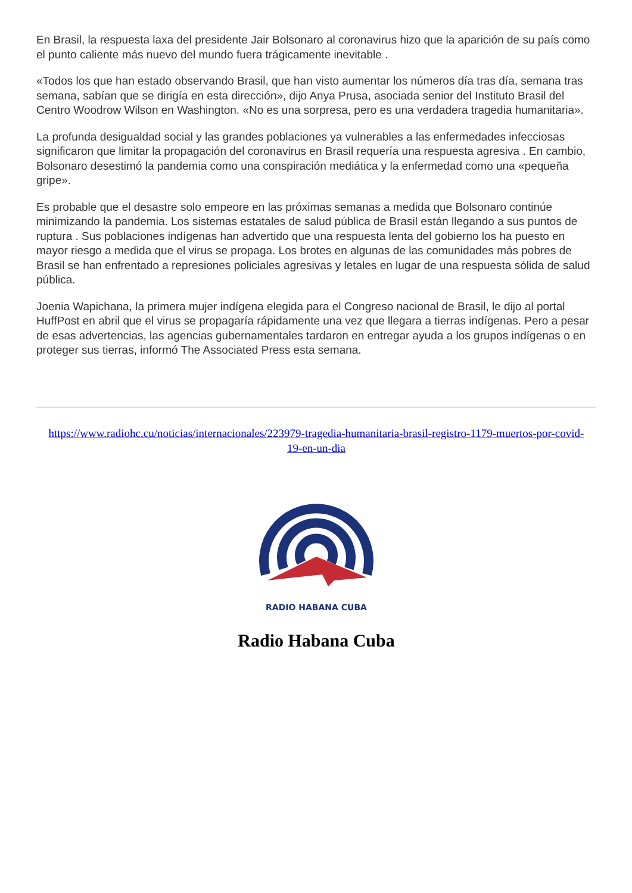En Brasil, la respuesta laxa del presidente Jair Bolsonaro al coronavirus hizo que la aparición de su país como el punto caliente más nuevo del mundo fuera trágicamente inevitable .
«Todos los que han estado observando Brasil, que han visto aumentar los números día tras día, semana tras semana, sabían que se dirigía en esta dirección», dijo Anya Prusa, asociada senior del Instituto Brasil del Centro Woodrow Wilson en Washington. «No es una sorpresa, pero es una verdadera tragedia humanitaria».
La profunda desigualdad social y las grandes poblaciones ya vulnerables a las enfermedades infecciosas significaron que limitar la propagación del coronavirus en Brasil requería una respuesta agresiva . En cambio, Bolsonaro desestimó la pandemia como una conspiración mediática y la enfermedad como una «pequeña gripe».
Es probable que el desastre solo empeore en las próximas semanas a medida que Bolsonaro continúe minimizando la pandemia. Los sistemas estatales de salud pública de Brasil están llegando a sus puntos de ruptura . Sus poblaciones indígenas han advertido que una respuesta lenta del gobierno los ha puesto en mayor riesgo a medida que el virus se propaga. Los brotes en algunas de las comunidades más pobres de Brasil se han enfrentado a represiones policiales agresivas y letales en lugar de una respuesta sólida de salud pública.
Joenia Wapichana, la primera mujer indígena elegida para el Congreso nacional de Brasil, le dijo al portal HuffPost en abril que el virus se propagaría rápidamente una vez que llegara a tierras indígenas. Pero a pesar de esas advertencias, las agencias gubernamentales tardaron en entregar ayuda a los grupos indígenas o en proteger sus tierras, informó The Associated Press esta semana.
https://www.radiohc.cu/noticias/internacionales/223979-tragedia-humanitaria-brasil-registro-1179-muertos-por-covid-19-en-un-dia
RADIO HABANA CUBA
Radio Habana Cuba